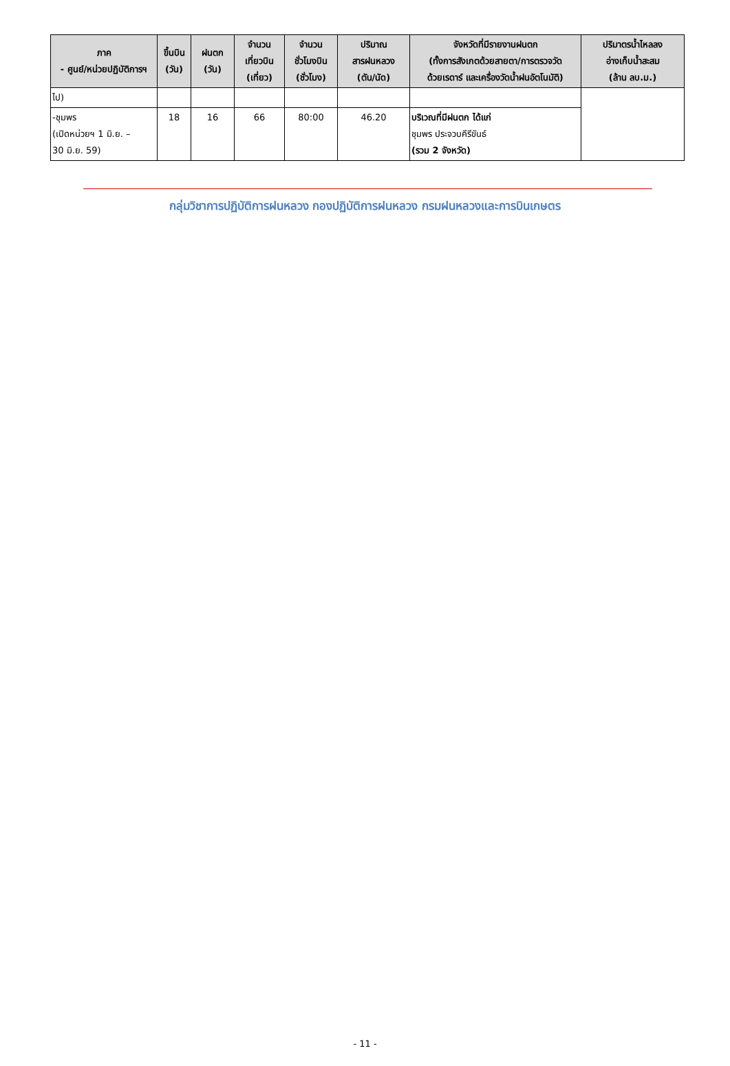| ภาค - ศูนย์/หน่วยปฏิบัติการฯ | ขึ้นบิน (วัน) | ฝนตก (วัน) | จำนวน เที่ยวบิน (เที่ยว) | จำนวน ชั่วโมงบิน (ชั่วโมง) | ปริมาณ สารฝนหลวง (ตัน/นัด) | จังหวัดที่มีรายงานฝนตก (ทั้งการสังเกตด้วยสายตา/การตรวจวัด ด้วยเรดาร์ และเครื่องวัดน้ำฝนอัตโนมัติ) | ปริมาตรน้ำไหลลง อ่างเก็บน้ำสะสม (ล้าน ลบ.ม.) |
| --- | --- | --- | --- | --- | --- | --- | --- |
| ไป) | | | | | | | |
| -ชุมพร (เปิดหน่วยฯ 1 มิ.ย. – 30 มิ.ย. 59) | 18 | 16 | 66 | 80:00 | 46.20 | บริเวณที่มีฝนตก ได้แก่ ชุมพร ประจวบคีรีขันธ์ (รวม 2 จังหวัด) | |
กลุ่มวิชาการปฏิบัติการฝนหลวง กองปฏิบัติการฝนหลวง กรมฝนหลวงและการบินเกษตร
- 11 -